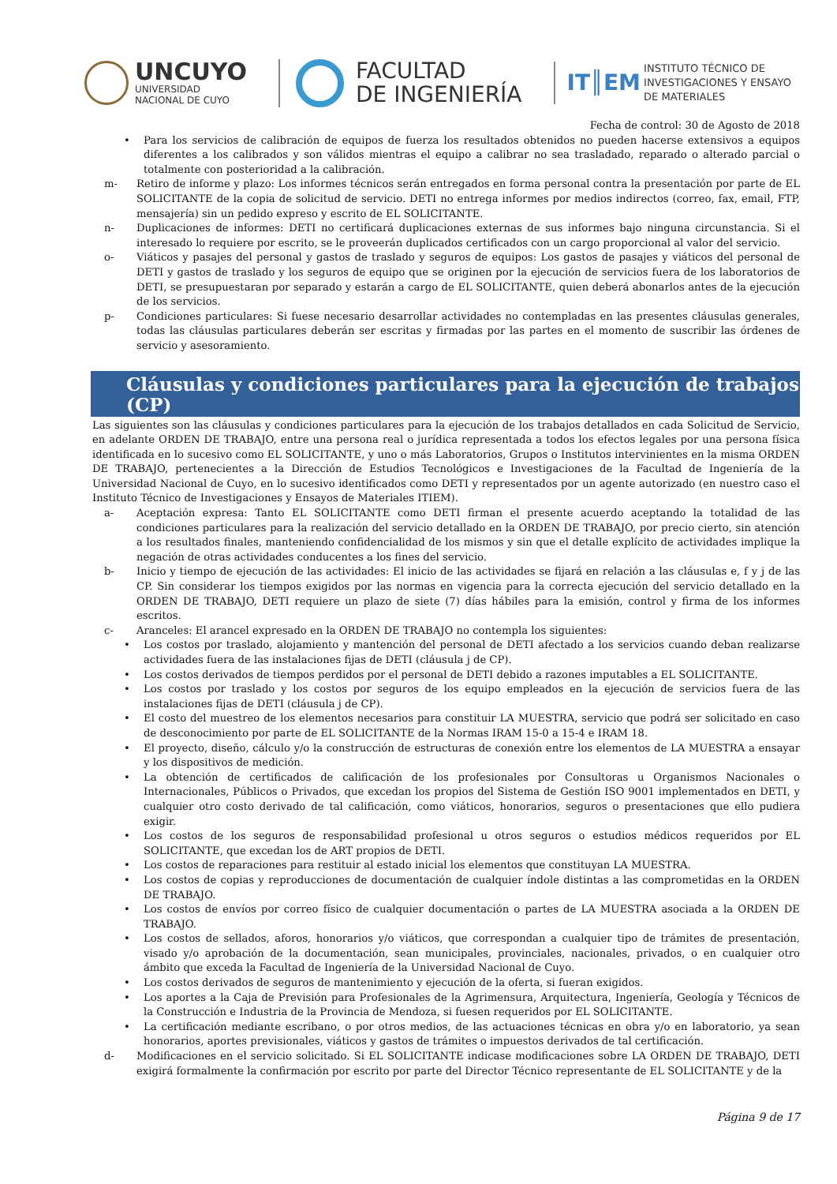UNCUYO
UNIVERSIDAD
NACIONAL DE CUYO
FACULTAD
DE INGENIERÍA
IT║EM INSTITUTO TÉCNICO DE
INVESTIGACIONES Y ENSAYO
DE MATERIALES
Fecha de control: 30 de Agosto de 2018
• Para los servicios de calibración de equipos de fuerza los resultados obtenidos no pueden hacerse extensivos a equipos diferentes a los calibrados y son válidos mientras el equipo a calibrar no sea trasladado, reparado o alterado parcial o totalmente con posterioridad a la calibración.
m- Retiro de informe y plazo: Los informes técnicos serán entregados en forma personal contra la presentación por parte de EL SOLICITANTE de la copia de solicitud de servicio. DETI no entrega informes por medios indirectos (correo, fax, email, FTP, mensajería) sin un pedido expreso y escrito de EL SOLICITANTE.
n- Duplicaciones de informes: DETI no certificará duplicaciones externas de sus informes bajo ninguna circunstancia. Si el interesado lo requiere por escrito, se le proveerán duplicados certificados con un cargo proporcional al valor del servicio.
o- Viáticos y pasajes del personal y gastos de traslado y seguros de equipos: Los gastos de pasajes y viáticos del personal de DETI y gastos de traslado y los seguros de equipo que se originen por la ejecución de servicios fuera de los laboratorios de DETI, se presupuestaran por separado y estarán a cargo de EL SOLICITANTE, quien deberá abonarlos antes de la ejecución de los servicios.
p- Condiciones particulares: Si fuese necesario desarrollar actividades no contempladas en las presentes cláusulas generales, todas las cláusulas particulares deberán ser escritas y firmadas por las partes en el momento de suscribir las órdenes de servicio y asesoramiento.
Cláusulas y condiciones particulares para la ejecución de trabajos (CP)
Las siguientes son las cláusulas y condiciones particulares para la ejecución de los trabajos detallados en cada Solicitud de Servicio, en adelante ORDEN DE TRABAJO, entre una persona real o jurídica representada a todos los efectos legales por una persona física identificada en lo sucesivo como EL SOLICITANTE, y uno o más Laboratorios, Grupos o Institutos intervinientes en la misma ORDEN DE TRABAJO, pertenecientes a la Dirección de Estudios Tecnológicos e Investigaciones de la Facultad de Ingeniería de la Universidad Nacional de Cuyo, en lo sucesivo identificados como DETI y representados por un agente autorizado (en nuestro caso el Instituto Técnico de Investigaciones y Ensayos de Materiales ITIEM).
a- Aceptación expresa: Tanto EL SOLICITANTE como DETI firman el presente acuerdo aceptando la totalidad de las condiciones particulares para la realización del servicio detallado en la ORDEN DE TRABAJO, por precio cierto, sin atención a los resultados finales, manteniendo confidencialidad de los mismos y sin que el detalle explícito de actividades implique la negación de otras actividades conducentes a los fines del servicio.
b- Inicio y tiempo de ejecución de las actividades: El inicio de las actividades se fijará en relación a las cláusulas e, f y j de las CP. Sin considerar los tiempos exigidos por las normas en vigencia para la correcta ejecución del servicio detallado en la ORDEN DE TRABAJO, DETI requiere un plazo de siete (7) días hábiles para la emisión, control y firma de los informes escritos.
c- Aranceles: El arancel expresado en la ORDEN DE TRABAJO no contempla los siguientes:
• Los costos por traslado, alojamiento y mantención del personal de DETI afectado a los servicios cuando deban realizarse actividades fuera de las instalaciones fijas de DETI (cláusula j de CP).
• Los costos derivados de tiempos perdidos por el personal de DETI debido a razones imputables a EL SOLICITANTE.
• Los costos por traslado y los costos por seguros de los equipo empleados en la ejecución de servicios fuera de las instalaciones fijas de DETI (cláusula j de CP).
• El costo del muestreo de los elementos necesarios para constituir LA MUESTRA, servicio que podrá ser solicitado en caso de desconocimiento por parte de EL SOLICITANTE de la Normas IRAM 15-0 a 15-4 e IRAM 18.
• El proyecto, diseño, cálculo y/o la construcción de estructuras de conexión entre los elementos de LA MUESTRA a ensayar y los dispositivos de medición.
• La obtención de certificados de calificación de los profesionales por Consultoras u Organismos Nacionales o Internacionales, Públicos o Privados, que excedan los propios del Sistema de Gestión ISO 9001 implementados en DETI, y cualquier otro costo derivado de tal calificación, como viáticos, honorarios, seguros o presentaciones que ello pudiera exigir.
• Los costos de los seguros de responsabilidad profesional u otros seguros o estudios médicos requeridos por EL SOLICITANTE, que excedan los de ART propios de DETI.
• Los costos de reparaciones para restituir al estado inicial los elementos que constituyan LA MUESTRA.
• Los costos de copias y reproducciones de documentación de cualquier índole distintas a las comprometidas en la ORDEN DE TRABAJO.
• Los costos de envíos por correo físico de cualquier documentación o partes de LA MUESTRA asociada a la ORDEN DE TRABAJO.
• Los costos de sellados, aforos, honorarios y/o viáticos, que correspondan a cualquier tipo de trámites de presentación, visado y/o aprobación de la documentación, sean municipales, provinciales, nacionales, privados, o en cualquier otro ámbito que exceda la Facultad de Ingeniería de la Universidad Nacional de Cuyo.
• Los costos derivados de seguros de mantenimiento y ejecución de la oferta, si fueran exigidos.
• Los aportes a la Caja de Previsión para Profesionales de la Agrimensura, Arquitectura, Ingeniería, Geología y Técnicos de la Construcción e Industria de la Provincia de Mendoza, si fuesen requeridos por EL SOLICITANTE.
• La certificación mediante escribano, o por otros medios, de las actuaciones técnicas en obra y/o en laboratorio, ya sean honorarios, aportes previsionales, viáticos y gastos de trámites o impuestos derivados de tal certificación.
d- Modificaciones en el servicio solicitado. Si EL SOLICITANTE indicase modificaciones sobre LA ORDEN DE TRABAJO, DETI exigirá formalmente la confirmación por escrito por parte del Director Técnico representante de EL SOLICITANTE y de la
Página 9 de 17